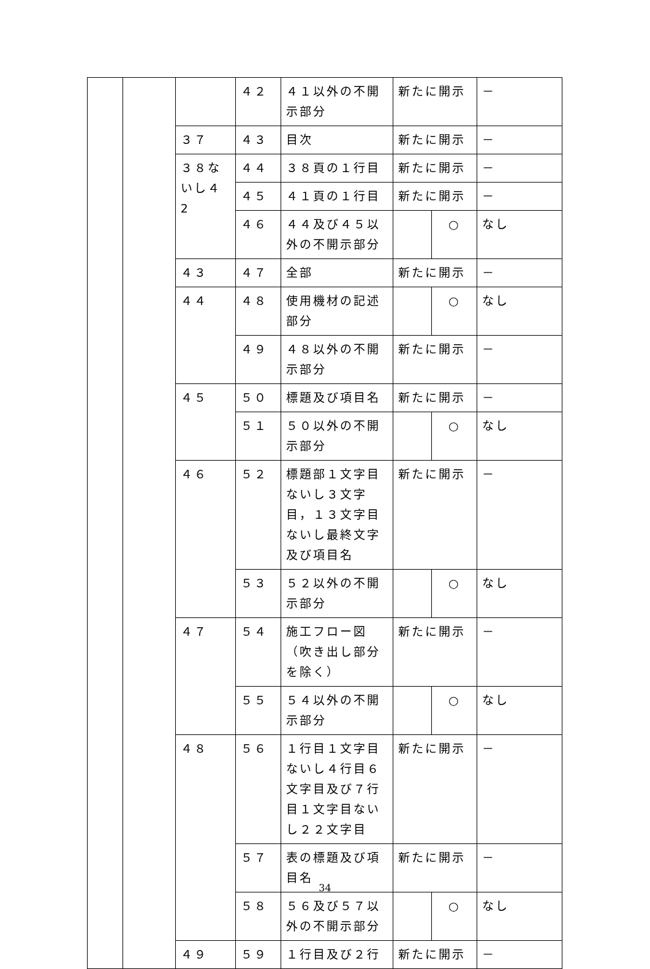| | | | ４２ | ４１以外の不開示部分 | 新たに開示 | | － |
| | | ３７ | ４３ | 目次 | 新たに開示 | | － |
| | | ３８ないし４2 | ４４ | ３８頁の１行目 | 新たに開示 | | － |
| | | | ４５ | ４１頁の１行目 | 新たに開示 | | － |
| | | | ４６ | ４４及び４５以外の不開示部分 | | ○ | なし |
| | | ４３ | ４７ | 全部 | 新たに開示 | | － |
| | | ４４ | ４８ | 使用機材の記述部分 | | ○ | なし |
| | | | ４９ | ４８以外の不開示部分 | 新たに開示 | | － |
| | | ４５ | ５０ | 標題及び項目名 | 新たに開示 | | － |
| | | | ５１ | ５０以外の不開示部分 | | ○ | なし |
| | | ４６ | ５２ | 標題部１文字目ないし３文字目，１３文字目ないし最終文字及び項目名 | 新たに開示 | | － |
| | | | ５３ | ５２以外の不開示部分 | | ○ | なし |
| | | ４７ | ５４ | 施工フロー図（吹き出し部分を除く） | 新たに開示 | | － |
| | | | ５５ | ５４以外の不開示部分 | | ○ | なし |
| | | ４８ | ５６ | １行目１文字目ないし４行目６文字目及び７行目１文字目ないし２２文字目 | 新たに開示 | | － |
| | | | ５７ | 表の標題及び項目名 | 新たに開示 | | － |
| | | | ５８ | ５６及び５７以外の不開示部分 | | ○ | なし |
| | | ４９ | ５９ | １行目及び２行 | 新たに開示 | | － |
34